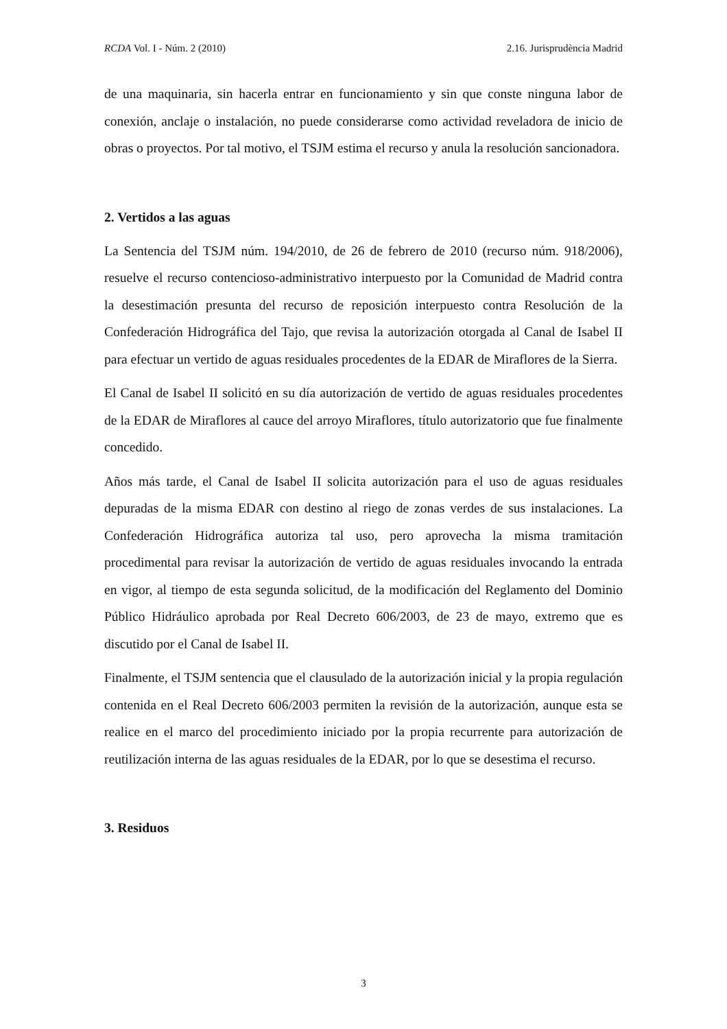RCDA Vol. I - Núm. 2 (2010) 2.16. Jurisprudència Madrid
de una maquinaria, sin hacerla entrar en funcionamiento y sin que conste ninguna labor de conexión, anclaje o instalación, no puede considerarse como actividad reveladora de inicio de obras o proyectos. Por tal motivo, el TSJM estima el recurso y anula la resolución sancionadora.
2. Vertidos a las aguas
La Sentencia del TSJM núm. 194/2010, de 26 de febrero de 2010 (recurso núm. 918/2006), resuelve el recurso contencioso-administrativo interpuesto por la Comunidad de Madrid contra la desestimación presunta del recurso de reposición interpuesto contra Resolución de la Confederación Hidrográfica del Tajo, que revisa la autorización otorgada al Canal de Isabel II para efectuar un vertido de aguas residuales procedentes de la EDAR de Miraflores de la Sierra.
El Canal de Isabel II solicitó en su día autorización de vertido de aguas residuales procedentes de la EDAR de Miraflores al cauce del arroyo Miraflores, título autorizatorio que fue finalmente concedido.
Años más tarde, el Canal de Isabel II solicita autorización para el uso de aguas residuales depuradas de la misma EDAR con destino al riego de zonas verdes de sus instalaciones. La Confederación Hidrográfica autoriza tal uso, pero aprovecha la misma tramitación procedimental para revisar la autorización de vertido de aguas residuales invocando la entrada en vigor, al tiempo de esta segunda solicitud, de la modificación del Reglamento del Dominio Público Hidráulico aprobada por Real Decreto 606/2003, de 23 de mayo, extremo que es discutido por el Canal de Isabel II.
Finalmente, el TSJM sentencia que el clausulado de la autorización inicial y la propia regulación contenida en el Real Decreto 606/2003 permiten la revisión de la autorización, aunque esta se realice en el marco del procedimiento iniciado por la propia recurrente para autorización de reutilización interna de las aguas residuales de la EDAR, por lo que se desestima el recurso.
3. Residuos
3